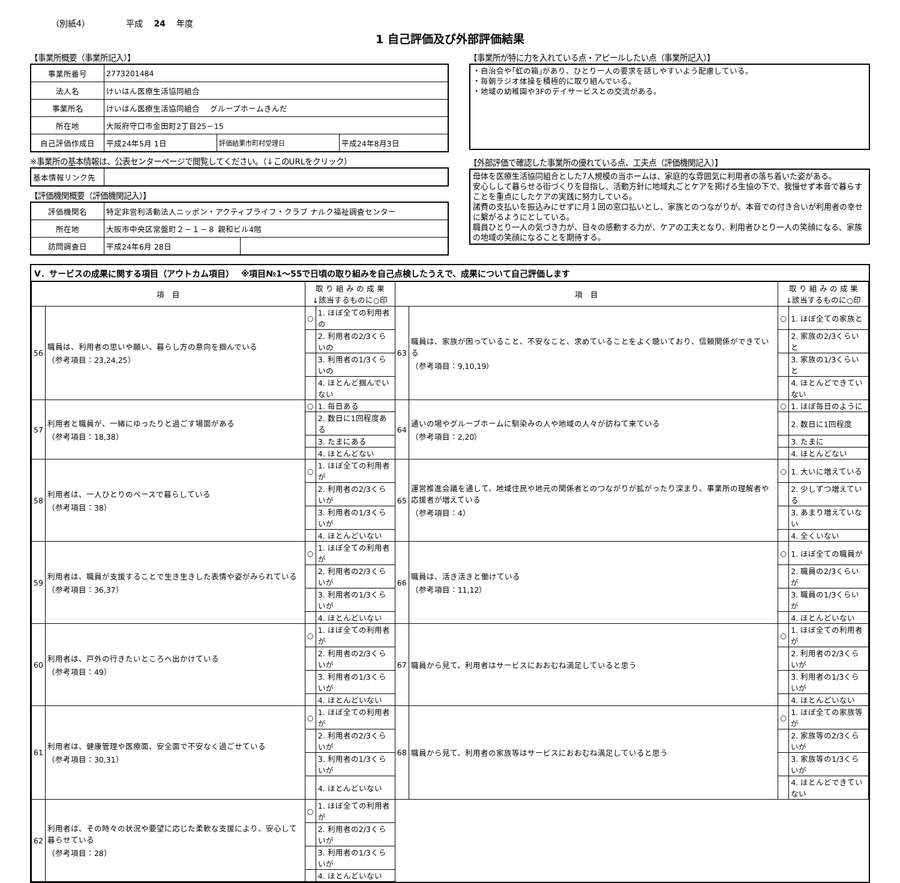（別紙4） 平成　 24　 年度
1 自己評価及び外部評価結果
【事業所概要（事業所記入）】
| 事業所番号 | 2773201484 | | |
| 法人名 | けいはん医療生活協同組合 | | |
| 事業所名 | けいはん医療生活協同組合 グループホームきんだ | | |
| 所在地 | 大阪府守口市金田町2丁目25－15 | | |
| 自己評価作成日 | 平成24年5月 1日 | 評価結果市町村受理日 | 平成24年8月3日 |
※事業所の基本情報は、公表センターページで閲覧してください。（↓このURLをクリック）
| 基本情報リンク先 | |
【評価機関概要（評価機関記入）】
| 評価機関名 | 特定非営利活動法人ニッポン・アクティブライフ・クラブ ナルク福祉調査センター | |
| 所在地 | 大阪市中央区常盤町２－１－８ 親和ビル4階 | |
| 訪問調査日 | 平成24年6月 28日 | |
【事業所が特に力を入れている点・アピールしたい点（事業所記入）】
・自治会や｢虹の箱｣があり、ひとり一人の要求を話しやすいよう配慮している。
・毎朝ラジオ体操を積極的に取り組んでいる。
・地域の幼稚園や3Fのデイサービスとの交流がある。
【外部評価で確認した事業所の優れている点、工夫点（評価機関記入）】
母体を医療生活協同組合とした7人規模の当ホームは、家庭的な雰囲気に利用者の落ち着いた姿がある。
安心しして暮らせる街づくりを目指し、活動方針に地域丸ごとケアを掲げる生協の下で、我慢せず本音で暮らすことを重点にしたケアの実践に努力している。
諸費の支払いを振込みにせずに月１回の窓口払いとし、家族とのつながりが、本音での付き合いが利用者の幸せに繋がるようにとしている。
職員ひとり一人の気づき力が、日々の感動する力が、ケアの工夫となり、利用者ひとり一人の笑顔になる、家族の地域の笑顔になることを期待する。
Ⅴ．サービスの成果に関する項目（アウトカム項目）　 ※項目№1～55で日頃の取り組みを自己点検したうえで、成果について自己評価します
| 項 目 | | 取 り 組 み の 成 果 ↓該当するものに○印 | | 項 目 | | 取 り 組 み の 成 果 ↓該当するものに○印 | |
| --- | --- | --- | --- | --- | --- | --- | --- |
| 56 | 職員は、利用者の思いや願い、暮らし方の意向を掴んでいる （参考項目：23,24,25） | ○ | 1. ほぼ全ての利用者の | 63 | 職員は、家族が困っていること、不安なこと、求めていることをよく聴いており、信頼関係ができている （参考項目：9,10,19） | ○ | 1. ほぼ全ての家族と |
| | | | 2. 利用者の2/3くらいの | | | | 2. 家族の2/3くらいと |
| | | | 3. 利用者の1/3くらいの | | | | 3. 家族の1/3くらいと |
| | | | 4. ほとんど掴んでいない | | | | 4. ほとんどできていない |
| 57 | 利用者と職員が、一緒にゆったりと過ごす場面がある （参考項目：18,38） | ○ | 1. 毎日ある | 64 | 通いの場やグループホームに馴染みの人や地域の人々が訪ねて来ている （参考項目：2,20） | ○ | 1. ほぼ毎日のように |
| | | | 2. 数日に1回程度ある | | | | 2. 数日に1回程度 |
| | | | 3. たまにある | | | | 3. たまに |
| | | | 4. ほとんどない | | | | 4. ほとんどない |
| 58 | 利用者は、一人ひとりのペースで暮らしている （参考項目：38） | ○ | 1. ほぼ全ての利用者が | 65 | 運営推進会議を通して、地域住民や地元の関係者とのつながりが拡がったり深まり、事業所の理解者や応援者が増えている （参考項目：4） | ○ | 1. 大いに増えている |
| | | | 2. 利用者の2/3くらいが | | | | 2. 少しずつ増えている |
| | | | 3. 利用者の1/3くらいが | | | | 3. あまり増えていない |
| | | | 4. ほとんどいない | | | | 4. 全くいない |
| 59 | 利用者は、職員が支援することで生き生きした表情や姿がみられている （参考項目：36,37） | ○ | 1. ほぼ全ての利用者が | 66 | 職員は、活き活きと働けている （参考項目：11,12） | ○ | 1. ほぼ全ての職員が |
| | | | 2. 利用者の2/3くらいが | | | | 2. 職員の2/3くらいが |
| | | | 3. 利用者の1/3くらいが | | | | 3. 職員の1/3くらいが |
| | | | 4. ほとんどいない | | | | 4. ほとんどいない |
| 60 | 利用者は、戸外の行きたいところへ出かけている （参考項目：49） | ○ | 1. ほぼ全ての利用者が | 67 | 職員から見て、利用者はサービスにおおむね満足していると思う | ○ | 1. ほぼ全ての利用者が |
| | | | 2. 利用者の2/3くらいが | | | | 2. 利用者の2/3くらいが |
| | | | 3. 利用者の1/3くらいが | | | | 3. 利用者の1/3くらいが |
| | | | 4. ほとんどいない | | | | 4. ほとんどいない |
| 61 | 利用者は、健康管理や医療面、安全面で不安なく過ごせている （参考項目：30,31） | ○ | 1. ほぼ全ての利用者が | 68 | 職員から見て、利用者の家族等はサービスにおおむね満足していると思う | ○ | 1. ほぼ全ての家族等が |
| | | | 2. 利用者の2/3くらいが | | | | 2. 家族等の2/3くらいが |
| | | | 3. 利用者の1/3くらいが | | | | 3. 家族等の1/3くらいが |
| | | | 4. ほとんどいない | | | | 4. ほとんどできていない |
| 62 | 利用者は、その時々の状況や要望に応じた柔軟な支援により、安心して暮らせている （参考項目：28） | ○ | 1. ほぼ全ての利用者が | | | | |
| | | | 2. 利用者の2/3くらいが | | | | |
| | | | 3. 利用者の1/3くらいが | | | | |
| | | | 4. ほとんどいない | | | | |